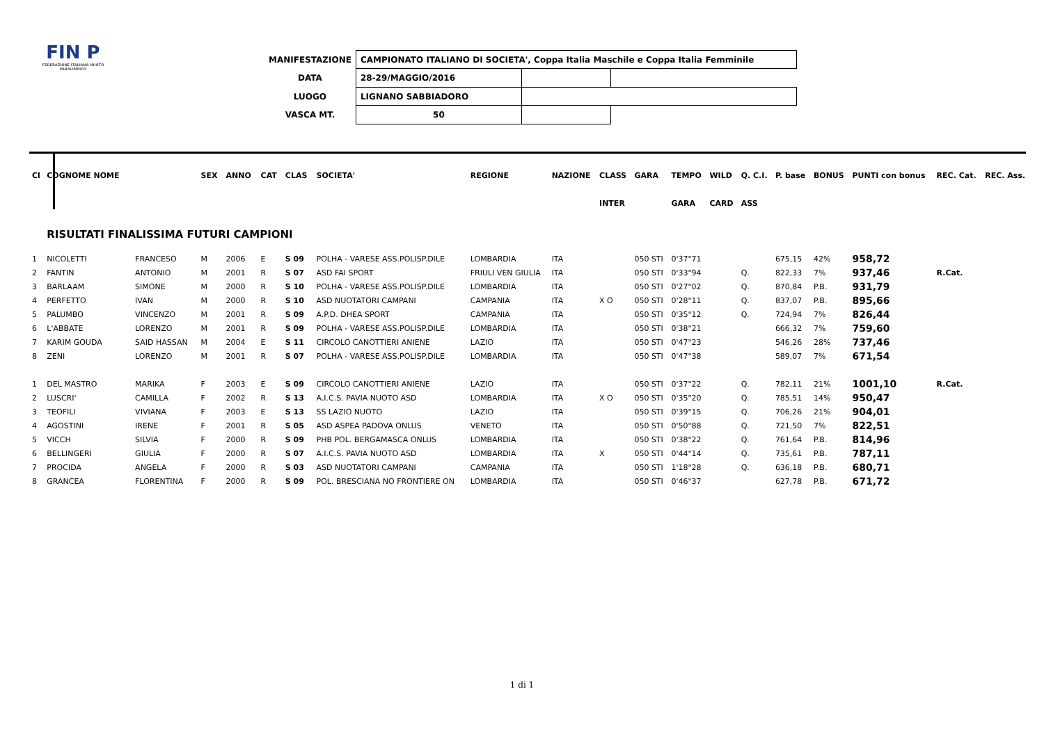FIN P
FEDERAZIONE ITALIANA NUOTO PARALIMPICO
| MANIFESTAZIONE | CAMPIONATO ITALIANO DI SOCIETA', Coppa Italia Maschile e Coppa Italia Femminile | | |
| DATA | 28-29/MAGGIO/2016 | | |
| LUOGO | LIGNANO SABBIADORO | | |
| VASCA MT. | 50 | | |
| Cl | COGNOME NOME | | SEX | ANNO | CAT | CLAS | SOCIETA' | REGIONE | NAZIONE | CLASS | GARA | TEMPO | WILD | Q. C.I. | P. base | BONUS | PUNTI con bonus | REC. Cat. | REC. Ass. |
| --- | --- | --- | --- | --- | --- | --- | --- | --- | --- | --- | --- | --- | --- | --- | --- | --- | --- | --- | --- |
| | | | | | | | | | | INTER | | GARA | CARD | ASS | | | | | |
| | RISULTATI FINALISSIMA FUTURI CAMPIONI | | | | | | | | | | | | | | | | | | |
| 1 | NICOLETTI | FRANCESO | M | 2006 | E | S 09 | POLHA - VARESE ASS.POLISP.DILE | LOMBARDIA | ITA | | 050 STI | 0'37"71 | | | 675,15 | 42% | 958,72 | | |
| 2 | FANTIN | ANTONIO | M | 2001 | R | S 07 | ASD FAI SPORT | FRIULI VEN GIULIA | ITA | | 050 STI | 0'33"94 | | Q. | 822,33 | 7% | 937,46 | R.Cat. | |
| 3 | BARLAAM | SIMONE | M | 2000 | R | S 10 | POLHA - VARESE ASS.POLISP.DILE | LOMBARDIA | ITA | | 050 STI | 0'27"02 | | Q. | 870,84 | P.B. | 931,79 | | |
| 4 | PERFETTO | IVAN | M | 2000 | R | S 10 | ASD NUOTATORI CAMPANI | CAMPANIA | ITA | X O | 050 STI | 0'28"11 | | Q. | 837,07 | P.B. | 895,66 | | |
| 5 | PALUMBO | VINCENZO | M | 2001 | R | S 09 | A.P.D. DHEA SPORT | CAMPANIA | ITA | | 050 STI | 0'35"12 | | Q. | 724,94 | 7% | 826,44 | | |
| 6 | L'ABBATE | LORENZO | M | 2001 | R | S 09 | POLHA - VARESE ASS.POLISP.DILE | LOMBARDIA | ITA | | 050 STI | 0'38"21 | | | 666,32 | 7% | 759,60 | | |
| 7 | KARIM GOUDA | SAID HASSAN | M | 2004 | E | S 11 | CIRCOLO CANOTTIERI ANIENE | LAZIO | ITA | | 050 STI | 0'47"23 | | | 546,26 | 28% | 737,46 | | |
| 8 | ZENI | LORENZO | M | 2001 | R | S 07 | POLHA - VARESE ASS.POLISP.DILE | LOMBARDIA | ITA | | 050 STI | 0'47"38 | | | 589,07 | 7% | 671,54 | | |
| 1 | DEL MASTRO | MARIKA | F | 2003 | E | S 09 | CIRCOLO CANOTTIERI ANIENE | LAZIO | ITA | | 050 STI | 0'37"22 | | Q. | 782,11 | 21% | 1001,10 | R.Cat. | |
| 2 | LUSCRI' | CAMILLA | F | 2002 | R | S 13 | A.I.C.S. PAVIA NUOTO ASD | LOMBARDIA | ITA | X O | 050 STI | 0'35"20 | | Q. | 785,51 | 14% | 950,47 | | |
| 3 | TEOFILI | VIVIANA | F | 2003 | E | S 13 | SS LAZIO NUOTO | LAZIO | ITA | | 050 STI | 0'39"15 | | Q. | 706,26 | 21% | 904,01 | | |
| 4 | AGOSTINI | IRENE | F | 2001 | R | S 05 | ASD ASPEA PADOVA ONLUS | VENETO | ITA | | 050 STI | 0'50"88 | | Q. | 721,50 | 7% | 822,51 | | |
| 5 | VICCH | SILVIA | F | 2000 | R | S 09 | PHB POL. BERGAMASCA ONLUS | LOMBARDIA | ITA | | 050 STI | 0'38"22 | | Q. | 761,64 | P.B. | 814,96 | | |
| 6 | BELLINGERI | GIULIA | F | 2000 | R | S 07 | A.I.C.S. PAVIA NUOTO ASD | LOMBARDIA | ITA | X | 050 STI | 0'44"14 | | Q. | 735,61 | P.B. | 787,11 | | |
| 7 | PROCIDA | ANGELA | F | 2000 | R | S 03 | ASD NUOTATORI CAMPANI | CAMPANIA | ITA | | 050 STI | 1'18"28 | | Q. | 636,18 | P.B. | 680,71 | | |
| 8 | GRANCEA | FLORENTINA | F | 2000 | R | S 09 | POL. BRESCIANA NO FRONTIERE ON | LOMBARDIA | ITA | | 050 STI | 0'46"37 | | | 627,78 | P.B. | 671,72 | | |
1 di 1